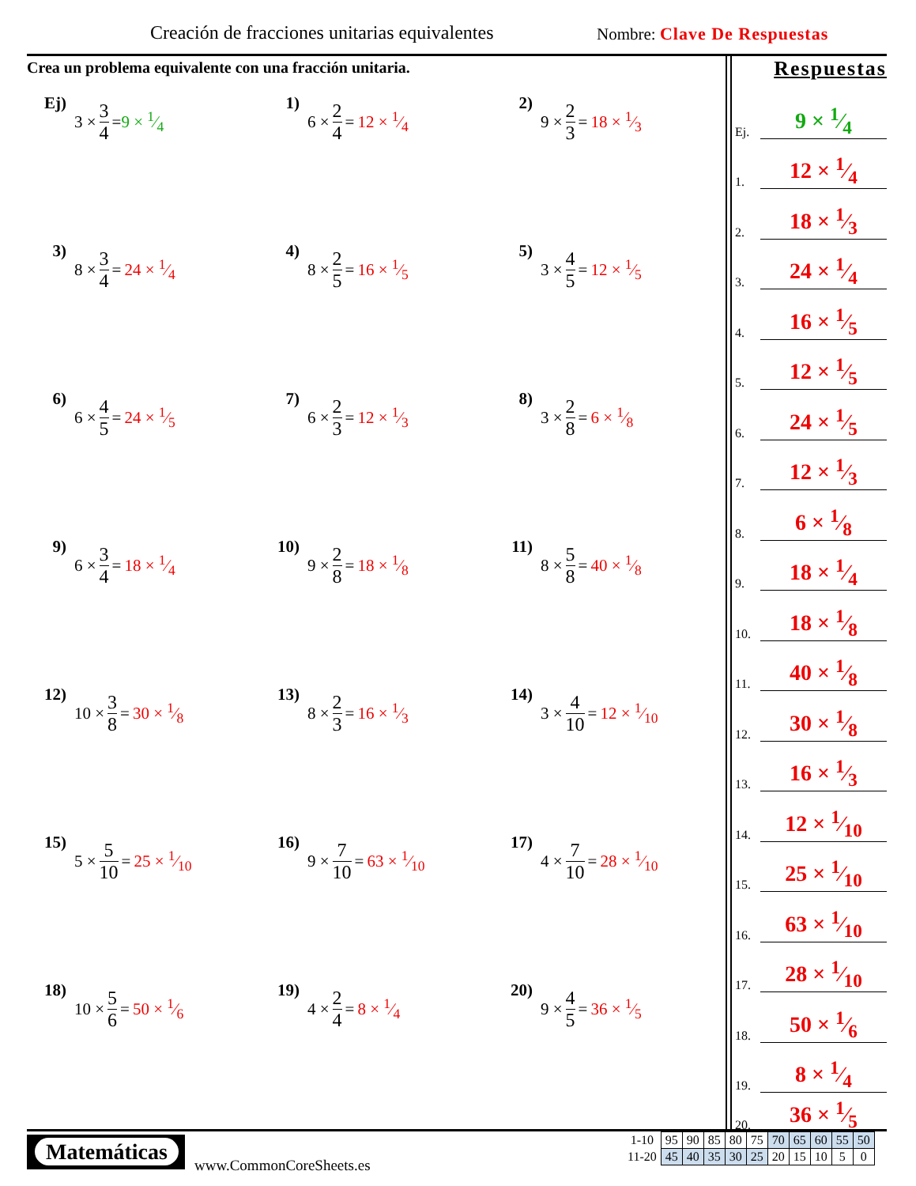Creación de fracciones unitarias equivalentes
Nombre: Clave De Respuestas
Crea un problema equivalente con una fracción unitaria.
Ej)
3 × 3 4 = 9 × 1⁄4
1)
6 × 2 4 = 12 × 1⁄4
2)
9 × 2 3 = 18 × 1⁄3
3)
8 × 3 4 = 24 × 1⁄4
4)
8 × 2 5 = 16 × 1⁄5
5)
3 × 4 5 = 12 × 1⁄5
6)
6 × 4 5 = 24 × 1⁄5
7)
6 × 2 3 = 12 × 1⁄3
8)
3 × 2 8 = 6 × 1⁄8
9)
6 × 3 4 = 18 × 1⁄4
10)
9 × 2 8 = 18 × 1⁄8
11)
8 × 5 8 = 40 × 1⁄8
12)
10 × 3 8 = 30 × 1⁄8
13)
8 × 2 3 = 16 × 1⁄3
14)
3 × 4 10 = 12 × 1⁄10
15)
5 × 5 10 = 25 × 1⁄10
16)
9 × 7 10 = 63 × 1⁄10
17)
4 × 7 10 = 28 × 1⁄10
18)
10 × 5 6 = 50 × 1⁄6
19)
4 × 2 4 = 8 × 1⁄4
20)
9 × 4 5 = 36 × 1⁄5
Respuestas
Ej. 9 × 1⁄4
1. 12 × 1⁄4
2. 18 × 1⁄3
3. 24 × 1⁄4
4. 16 × 1⁄5
5. 12 × 1⁄5
6. 24 × 1⁄5
7. 12 × 1⁄3
8. 6 × 1⁄8
9. 18 × 1⁄4
10. 18 × 1⁄8
11. 40 × 1⁄8
12. 30 × 1⁄8
13. 16 × 1⁄3
14. 12 × 1⁄10
15. 25 × 1⁄10
16. 63 × 1⁄10
17. 28 × 1⁄10
18. 50 × 1⁄6
19. 8 × 1⁄4
20. 36 × 1⁄5
Matemáticas
www.CommonCoreSheets.es
| 1-10 | 95 | 90 | 85 | 80 | 75 | 70 | 65 | 60 | 55 | 50 |
| 11-20 | 45 | 40 | 35 | 30 | 25 | 20 | 15 | 10 | 5 | 0 |